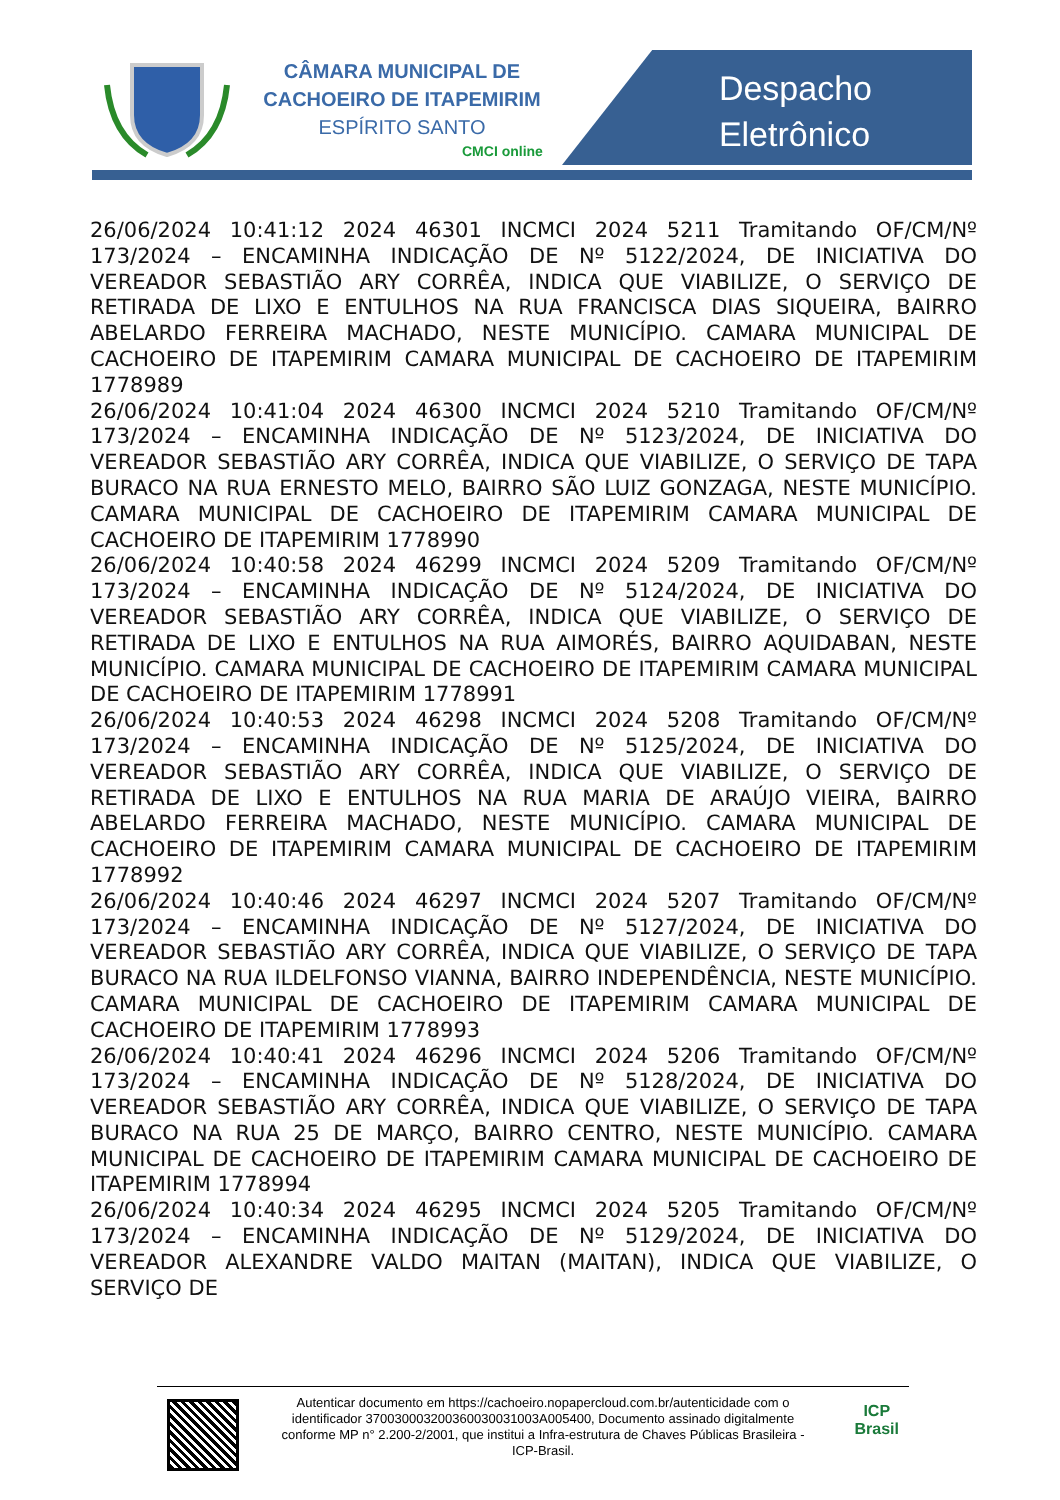CÂMARA MUNICIPAL DE
CACHOEIRO DE ITAPEMIRIM
ESPÍRITO SANTO
CMCI online
Despacho
Eletrônico
26/06/2024 10:41:12 2024 46301 INCMCI 2024 5211 Tramitando OF/CM/Nº 173/2024 – ENCAMINHA INDICAÇÃO DE Nº 5122/2024, DE INICIATIVA DO VEREADOR SEBASTIÃO ARY CORRÊA, INDICA QUE VIABILIZE, O SERVIÇO DE RETIRADA DE LIXO E ENTULHOS NA RUA FRANCISCA DIAS SIQUEIRA, BAIRRO ABELARDO FERREIRA MACHADO, NESTE MUNICÍPIO. CAMARA MUNICIPAL DE CACHOEIRO DE ITAPEMIRIM CAMARA MUNICIPAL DE CACHOEIRO DE ITAPEMIRIM 1778989
26/06/2024 10:41:04 2024 46300 INCMCI 2024 5210 Tramitando OF/CM/Nº 173/2024 – ENCAMINHA INDICAÇÃO DE Nº 5123/2024, DE INICIATIVA DO VEREADOR SEBASTIÃO ARY CORRÊA, INDICA QUE VIABILIZE, O SERVIÇO DE TAPA BURACO NA RUA ERNESTO MELO, BAIRRO SÃO LUIZ GONZAGA, NESTE MUNICÍPIO. CAMARA MUNICIPAL DE CACHOEIRO DE ITAPEMIRIM CAMARA MUNICIPAL DE CACHOEIRO DE ITAPEMIRIM 1778990
26/06/2024 10:40:58 2024 46299 INCMCI 2024 5209 Tramitando OF/CM/Nº 173/2024 – ENCAMINHA INDICAÇÃO DE Nº 5124/2024, DE INICIATIVA DO VEREADOR SEBASTIÃO ARY CORRÊA, INDICA QUE VIABILIZE, O SERVIÇO DE RETIRADA DE LIXO E ENTULHOS NA RUA AIMORÉS, BAIRRO AQUIDABAN, NESTE MUNICÍPIO. CAMARA MUNICIPAL DE CACHOEIRO DE ITAPEMIRIM CAMARA MUNICIPAL DE CACHOEIRO DE ITAPEMIRIM 1778991
26/06/2024 10:40:53 2024 46298 INCMCI 2024 5208 Tramitando OF/CM/Nº 173/2024 – ENCAMINHA INDICAÇÃO DE Nº 5125/2024, DE INICIATIVA DO VEREADOR SEBASTIÃO ARY CORRÊA, INDICA QUE VIABILIZE, O SERVIÇO DE RETIRADA DE LIXO E ENTULHOS NA RUA MARIA DE ARAÚJO VIEIRA, BAIRRO ABELARDO FERREIRA MACHADO, NESTE MUNICÍPIO. CAMARA MUNICIPAL DE CACHOEIRO DE ITAPEMIRIM CAMARA MUNICIPAL DE CACHOEIRO DE ITAPEMIRIM 1778992
26/06/2024 10:40:46 2024 46297 INCMCI 2024 5207 Tramitando OF/CM/Nº 173/2024 – ENCAMINHA INDICAÇÃO DE Nº 5127/2024, DE INICIATIVA DO VEREADOR SEBASTIÃO ARY CORRÊA, INDICA QUE VIABILIZE, O SERVIÇO DE TAPA BURACO NA RUA ILDELFONSO VIANNA, BAIRRO INDEPENDÊNCIA, NESTE MUNICÍPIO. CAMARA MUNICIPAL DE CACHOEIRO DE ITAPEMIRIM CAMARA MUNICIPAL DE CACHOEIRO DE ITAPEMIRIM 1778993
26/06/2024 10:40:41 2024 46296 INCMCI 2024 5206 Tramitando OF/CM/Nº 173/2024 – ENCAMINHA INDICAÇÃO DE Nº 5128/2024, DE INICIATIVA DO VEREADOR SEBASTIÃO ARY CORRÊA, INDICA QUE VIABILIZE, O SERVIÇO DE TAPA BURACO NA RUA 25 DE MARÇO, BAIRRO CENTRO, NESTE MUNICÍPIO. CAMARA MUNICIPAL DE CACHOEIRO DE ITAPEMIRIM CAMARA MUNICIPAL DE CACHOEIRO DE ITAPEMIRIM 1778994
26/06/2024 10:40:34 2024 46295 INCMCI 2024 5205 Tramitando OF/CM/Nº 173/2024 – ENCAMINHA INDICAÇÃO DE Nº 5129/2024, DE INICIATIVA DO VEREADOR ALEXANDRE VALDO MAITAN (MAITAN), INDICA QUE VIABILIZE, O SERVIÇO DE
Autenticar documento em https://cachoeiro.nopapercloud.com.br/autenticidade com o identificador 370030003200360030031003A005400, Documento assinado digitalmente conforme MP n° 2.200-2/2001, que institui a Infra-estrutura de Chaves Públicas Brasileira - ICP-Brasil.
ICP
Brasil